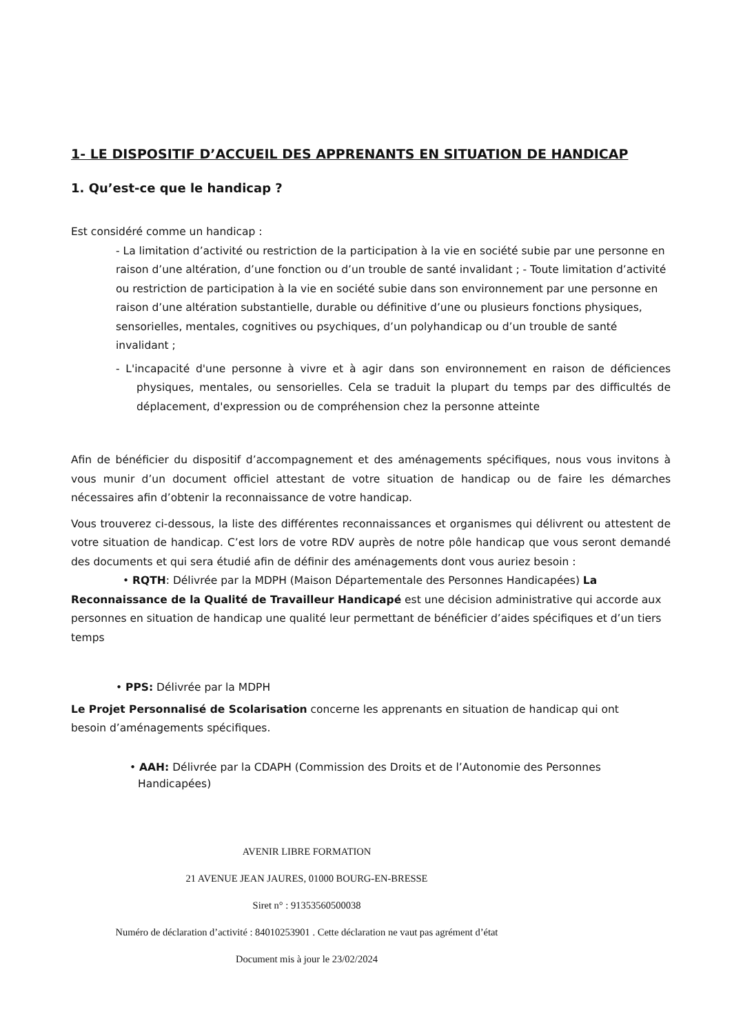1- LE DISPOSITIF D’ACCUEIL DES APPRENANTS EN SITUATION DE HANDICAP
1. Qu’est-ce que le handicap ?
Est considéré comme un handicap :
- La limitation d’activité ou restriction de la participation à la vie en société subie par une personne en raison d’une altération, d’une fonction ou d’un trouble de santé invalidant ; - Toute limitation d’activité ou restriction de participation à la vie en société subie dans son environnement par une personne en raison d’une altération substantielle, durable ou définitive d’une ou plusieurs fonctions physiques, sensorielles, mentales, cognitives ou psychiques, d’un polyhandicap ou d’un trouble de santé invalidant ;
- L'incapacité d'une personne à vivre et à agir dans son environnement en raison de déficiences physiques, mentales, ou sensorielles. Cela se traduit la plupart du temps par des difficultés de déplacement, d'expression ou de compréhension chez la personne atteinte
Afin de bénéficier du dispositif d’accompagnement et des aménagements spécifiques, nous vous invitons à vous munir d’un document officiel attestant de votre situation de handicap ou de faire les démarches nécessaires afin d’obtenir la reconnaissance de votre handicap.
Vous trouverez ci-dessous, la liste des différentes reconnaissances et organismes qui délivrent ou attestent de votre situation de handicap. C’est lors de votre RDV auprès de notre pôle handicap que vous seront demandé des documents et qui sera étudié afin de définir des aménagements dont vous auriez besoin :
• RQTH: Délivrée par la MDPH (Maison Départementale des Personnes Handicapées) La Reconnaissance de la Qualité de Travailleur Handicapé est une décision administrative qui accorde aux personnes en situation de handicap une qualité leur permettant de bénéficier d’aides spécifiques et d’un tiers temps
• PPS: Délivrée par la MDPH
Le Projet Personnalisé de Scolarisation concerne les apprenants en situation de handicap qui ont besoin d’aménagements spécifiques.
• AAH: Délivrée par la CDAPH (Commission des Droits et de l’Autonomie des Personnes Handicapées)
AVENIR LIBRE FORMATION
21 AVENUE JEAN JAURES, 01000 BOURG-EN-BRESSE
Siret n° : 91353560500038
Numéro de déclaration d’activité : 84010253901 . Cette déclaration ne vaut pas agrément d’état
Document mis à jour le 23/02/2024